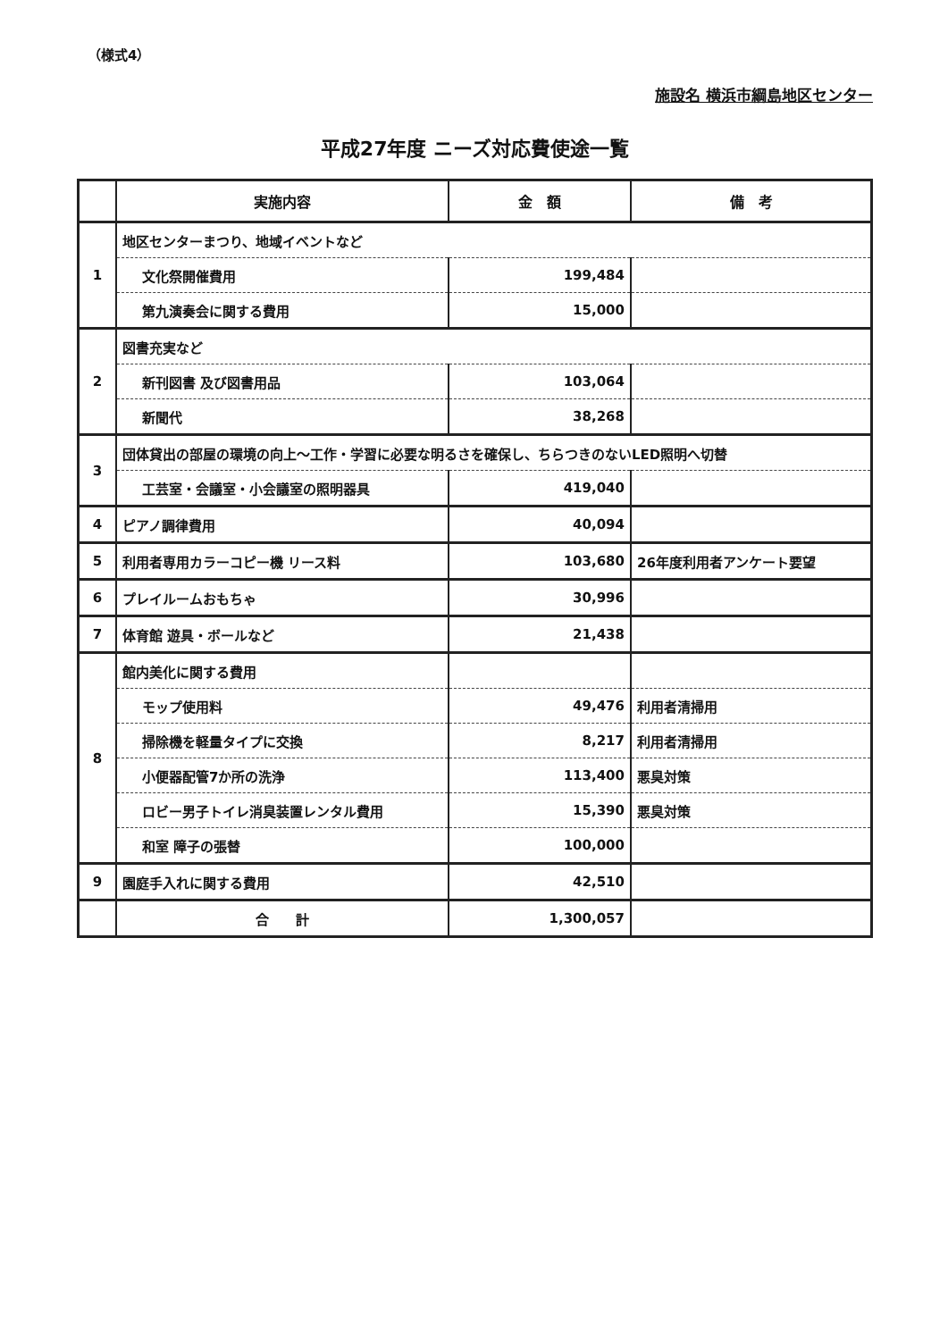（様式4）
施設名 横浜市綱島地区センター
平成27年度 ニーズ対応費使途一覧
| | 実施内容 | 金 額 | 備 考 |
| --- | --- | --- | --- |
| 1 | 地区センターまつり、地域イベントなど | | |
| | 文化祭開催費用 | 199,484 | |
| | 第九演奏会に関する費用 | 15,000 | |
| 2 | 図書充実など | | |
| | 新刊図書 及び図書用品 | 103,064 | |
| | 新聞代 | 38,268 | |
| 3 | 団体貸出の部屋の環境の向上～工作・学習に必要な明るさを確保し、ちらつきのないLED照明へ切替 | | |
| | 工芸室・会議室・小会議室の照明器具 | 419,040 | |
| 4 | ピアノ調律費用 | 40,094 | |
| 5 | 利用者専用カラーコピー機 リース料 | 103,680 | 26年度利用者アンケート要望 |
| 6 | プレイルームおもちゃ | 30,996 | |
| 7 | 体育館 遊具・ボールなど | 21,438 | |
| 8 | 館内美化に関する費用 | | |
| | モップ使用料 | 49,476 | 利用者清掃用 |
| | 掃除機を軽量タイプに交換 | 8,217 | 利用者清掃用 |
| | 小便器配管7か所の洗浄 | 113,400 | 悪臭対策 |
| | ロビー男子トイレ消臭装置レンタル費用 | 15,390 | 悪臭対策 |
| | 和室 障子の張替 | 100,000 | |
| 9 | 園庭手入れに関する費用 | 42,510 | |
| | 合 計 | 1,300,057 | |